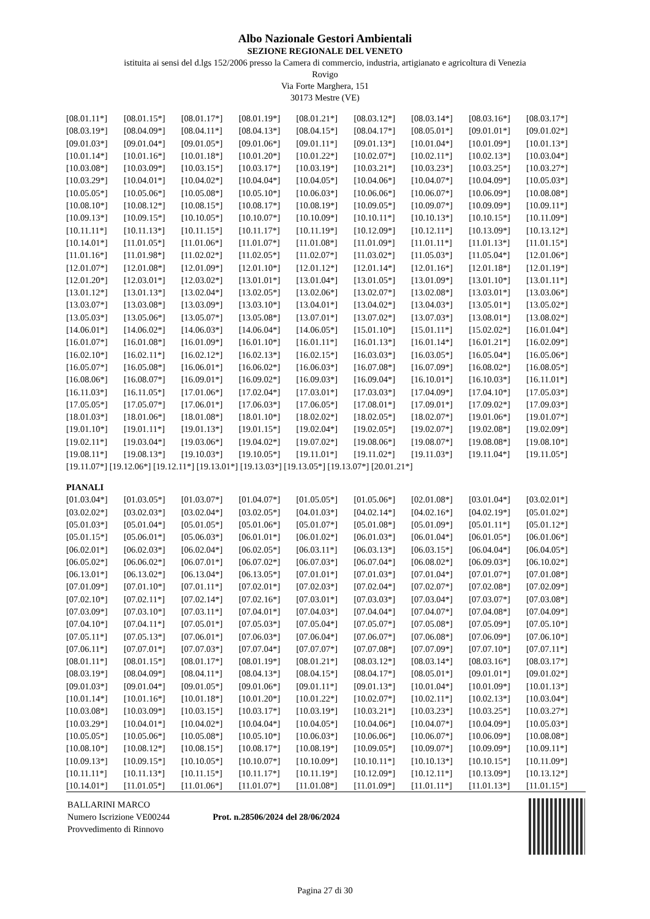Albo Nazionale Gestori Ambientali
SEZIONE REGIONALE DEL VENETO
istituita ai sensi del d.lgs 152/2006 presso la Camera di commercio, industria, artigianato e agricoltura di Venezia
Rovigo
Via Forte Marghera, 151
30173 Mestre (VE)
| [08.01.11*] | [08.01.15*] | [08.01.17*] | [08.01.19*] | [08.01.21*] | [08.03.12*] | [08.03.14*] | [08.03.16*] | [08.03.17*] |
| [08.03.19*] | [08.04.09*] | [08.04.11*] | [08.04.13*] | [08.04.15*] | [08.04.17*] | [08.05.01*] | [09.01.01*] | [09.01.02*] |
| [09.01.03*] | [09.01.04*] | [09.01.05*] | [09.01.06*] | [09.01.11*] | [09.01.13*] | [10.01.04*] | [10.01.09*] | [10.01.13*] |
| [10.01.14*] | [10.01.16*] | [10.01.18*] | [10.01.20*] | [10.01.22*] | [10.02.07*] | [10.02.11*] | [10.02.13*] | [10.03.04*] |
| [10.03.08*] | [10.03.09*] | [10.03.15*] | [10.03.17*] | [10.03.19*] | [10.03.21*] | [10.03.23*] | [10.03.25*] | [10.03.27*] |
| [10.03.29*] | [10.04.01*] | [10.04.02*] | [10.04.04*] | [10.04.05*] | [10.04.06*] | [10.04.07*] | [10.04.09*] | [10.05.03*] |
| [10.05.05*] | [10.05.06*] | [10.05.08*] | [10.05.10*] | [10.06.03*] | [10.06.06*] | [10.06.07*] | [10.06.09*] | [10.08.08*] |
| [10.08.10*] | [10.08.12*] | [10.08.15*] | [10.08.17*] | [10.08.19*] | [10.09.05*] | [10.09.07*] | [10.09.09*] | [10.09.11*] |
| [10.09.13*] | [10.09.15*] | [10.10.05*] | [10.10.07*] | [10.10.09*] | [10.10.11*] | [10.10.13*] | [10.10.15*] | [10.11.09*] |
| [10.11.11*] | [10.11.13*] | [10.11.15*] | [10.11.17*] | [10.11.19*] | [10.12.09*] | [10.12.11*] | [10.13.09*] | [10.13.12*] |
| [10.14.01*] | [11.01.05*] | [11.01.06*] | [11.01.07*] | [11.01.08*] | [11.01.09*] | [11.01.11*] | [11.01.13*] | [11.01.15*] |
| [11.01.16*] | [11.01.98*] | [11.02.02*] | [11.02.05*] | [11.02.07*] | [11.03.02*] | [11.05.03*] | [11.05.04*] | [12.01.06*] |
| [12.01.07*] | [12.01.08*] | [12.01.09*] | [12.01.10*] | [12.01.12*] | [12.01.14*] | [12.01.16*] | [12.01.18*] | [12.01.19*] |
| [12.01.20*] | [12.03.01*] | [12.03.02*] | [13.01.01*] | [13.01.04*] | [13.01.05*] | [13.01.09*] | [13.01.10*] | [13.01.11*] |
| [13.01.12*] | [13.01.13*] | [13.02.04*] | [13.02.05*] | [13.02.06*] | [13.02.07*] | [13.02.08*] | [13.03.01*] | [13.03.06*] |
| [13.03.07*] | [13.03.08*] | [13.03.09*] | [13.03.10*] | [13.04.01*] | [13.04.02*] | [13.04.03*] | [13.05.01*] | [13.05.02*] |
| [13.05.03*] | [13.05.06*] | [13.05.07*] | [13.05.08*] | [13.07.01*] | [13.07.02*] | [13.07.03*] | [13.08.01*] | [13.08.02*] |
| [14.06.01*] | [14.06.02*] | [14.06.03*] | [14.06.04*] | [14.06.05*] | [15.01.10*] | [15.01.11*] | [15.02.02*] | [16.01.04*] |
| [16.01.07*] | [16.01.08*] | [16.01.09*] | [16.01.10*] | [16.01.11*] | [16.01.13*] | [16.01.14*] | [16.01.21*] | [16.02.09*] |
| [16.02.10*] | [16.02.11*] | [16.02.12*] | [16.02.13*] | [16.02.15*] | [16.03.03*] | [16.03.05*] | [16.05.04*] | [16.05.06*] |
| [16.05.07*] | [16.05.08*] | [16.06.01*] | [16.06.02*] | [16.06.03*] | [16.07.08*] | [16.07.09*] | [16.08.02*] | [16.08.05*] |
| [16.08.06*] | [16.08.07*] | [16.09.01*] | [16.09.02*] | [16.09.03*] | [16.09.04*] | [16.10.01*] | [16.10.03*] | [16.11.01*] |
| [16.11.03*] | [16.11.05*] | [17.01.06*] | [17.02.04*] | [17.03.01*] | [17.03.03*] | [17.04.09*] | [17.04.10*] | [17.05.03*] |
| [17.05.05*] | [17.05.07*] | [17.06.01*] | [17.06.03*] | [17.06.05*] | [17.08.01*] | [17.09.01*] | [17.09.02*] | [17.09.03*] |
| [18.01.03*] | [18.01.06*] | [18.01.08*] | [18.01.10*] | [18.02.02*] | [18.02.05*] | [18.02.07*] | [19.01.06*] | [19.01.07*] |
| [19.01.10*] | [19.01.11*] | [19.01.13*] | [19.01.15*] | [19.02.04*] | [19.02.05*] | [19.02.07*] | [19.02.08*] | [19.02.09*] |
| [19.02.11*] | [19.03.04*] | [19.03.06*] | [19.04.02*] | [19.07.02*] | [19.08.06*] | [19.08.07*] | [19.08.08*] | [19.08.10*] |
| [19.08.11*] | [19.08.13*] | [19.10.03*] | [19.10.05*] | [19.11.01*] | [19.11.02*] | [19.11.03*] | [19.11.04*] | [19.11.05*] |
[19.11.07*] [19.12.06*] [19.12.11*] [19.13.01*] [19.13.03*] [19.13.05*] [19.13.07*] [20.01.21*]
PIANALI
| [01.03.04*] | [01.03.05*] | [01.03.07*] | [01.04.07*] | [01.05.05*] | [01.05.06*] | [02.01.08*] | [03.01.04*] | [03.02.01*] |
| [03.02.02*] | [03.02.03*] | [03.02.04*] | [03.02.05*] | [04.01.03*] | [04.02.14*] | [04.02.16*] | [04.02.19*] | [05.01.02*] |
| [05.01.03*] | [05.01.04*] | [05.01.05*] | [05.01.06*] | [05.01.07*] | [05.01.08*] | [05.01.09*] | [05.01.11*] | [05.01.12*] |
| [05.01.15*] | [05.06.01*] | [05.06.03*] | [06.01.01*] | [06.01.02*] | [06.01.03*] | [06.01.04*] | [06.01.05*] | [06.01.06*] |
| [06.02.01*] | [06.02.03*] | [06.02.04*] | [06.02.05*] | [06.03.11*] | [06.03.13*] | [06.03.15*] | [06.04.04*] | [06.04.05*] |
| [06.05.02*] | [06.06.02*] | [06.07.01*] | [06.07.02*] | [06.07.03*] | [06.07.04*] | [06.08.02*] | [06.09.03*] | [06.10.02*] |
| [06.13.01*] | [06.13.02*] | [06.13.04*] | [06.13.05*] | [07.01.01*] | [07.01.03*] | [07.01.04*] | [07.01.07*] | [07.01.08*] |
| [07.01.09*] | [07.01.10*] | [07.01.11*] | [07.02.01*] | [07.02.03*] | [07.02.04*] | [07.02.07*] | [07.02.08*] | [07.02.09*] |
| [07.02.10*] | [07.02.11*] | [07.02.14*] | [07.02.16*] | [07.03.01*] | [07.03.03*] | [07.03.04*] | [07.03.07*] | [07.03.08*] |
| [07.03.09*] | [07.03.10*] | [07.03.11*] | [07.04.01*] | [07.04.03*] | [07.04.04*] | [07.04.07*] | [07.04.08*] | [07.04.09*] |
| [07.04.10*] | [07.04.11*] | [07.05.01*] | [07.05.03*] | [07.05.04*] | [07.05.07*] | [07.05.08*] | [07.05.09*] | [07.05.10*] |
| [07.05.11*] | [07.05.13*] | [07.06.01*] | [07.06.03*] | [07.06.04*] | [07.06.07*] | [07.06.08*] | [07.06.09*] | [07.06.10*] |
| [07.06.11*] | [07.07.01*] | [07.07.03*] | [07.07.04*] | [07.07.07*] | [07.07.08*] | [07.07.09*] | [07.07.10*] | [07.07.11*] |
| [08.01.11*] | [08.01.15*] | [08.01.17*] | [08.01.19*] | [08.01.21*] | [08.03.12*] | [08.03.14*] | [08.03.16*] | [08.03.17*] |
| [08.03.19*] | [08.04.09*] | [08.04.11*] | [08.04.13*] | [08.04.15*] | [08.04.17*] | [08.05.01*] | [09.01.01*] | [09.01.02*] |
| [09.01.03*] | [09.01.04*] | [09.01.05*] | [09.01.06*] | [09.01.11*] | [09.01.13*] | [10.01.04*] | [10.01.09*] | [10.01.13*] |
| [10.01.14*] | [10.01.16*] | [10.01.18*] | [10.01.20*] | [10.01.22*] | [10.02.07*] | [10.02.11*] | [10.02.13*] | [10.03.04*] |
| [10.03.08*] | [10.03.09*] | [10.03.15*] | [10.03.17*] | [10.03.19*] | [10.03.21*] | [10.03.23*] | [10.03.25*] | [10.03.27*] |
| [10.03.29*] | [10.04.01*] | [10.04.02*] | [10.04.04*] | [10.04.05*] | [10.04.06*] | [10.04.07*] | [10.04.09*] | [10.05.03*] |
| [10.05.05*] | [10.05.06*] | [10.05.08*] | [10.05.10*] | [10.06.03*] | [10.06.06*] | [10.06.07*] | [10.06.09*] | [10.08.08*] |
| [10.08.10*] | [10.08.12*] | [10.08.15*] | [10.08.17*] | [10.08.19*] | [10.09.05*] | [10.09.07*] | [10.09.09*] | [10.09.11*] |
| [10.09.13*] | [10.09.15*] | [10.10.05*] | [10.10.07*] | [10.10.09*] | [10.10.11*] | [10.10.13*] | [10.10.15*] | [10.11.09*] |
| [10.11.11*] | [10.11.13*] | [10.11.15*] | [10.11.17*] | [10.11.19*] | [10.12.09*] | [10.12.11*] | [10.13.09*] | [10.13.12*] |
| [10.14.01*] | [11.01.05*] | [11.01.06*] | [11.01.07*] | [11.01.08*] | [11.01.09*] | [11.01.11*] | [11.01.13*] | [11.01.15*] |
BALLARINI MARCO
Numero Iscrizione VE00244
Provvedimento di Rinnovo
Prot. n.28506/2024 del 28/06/2024
Pagina 27 di 30